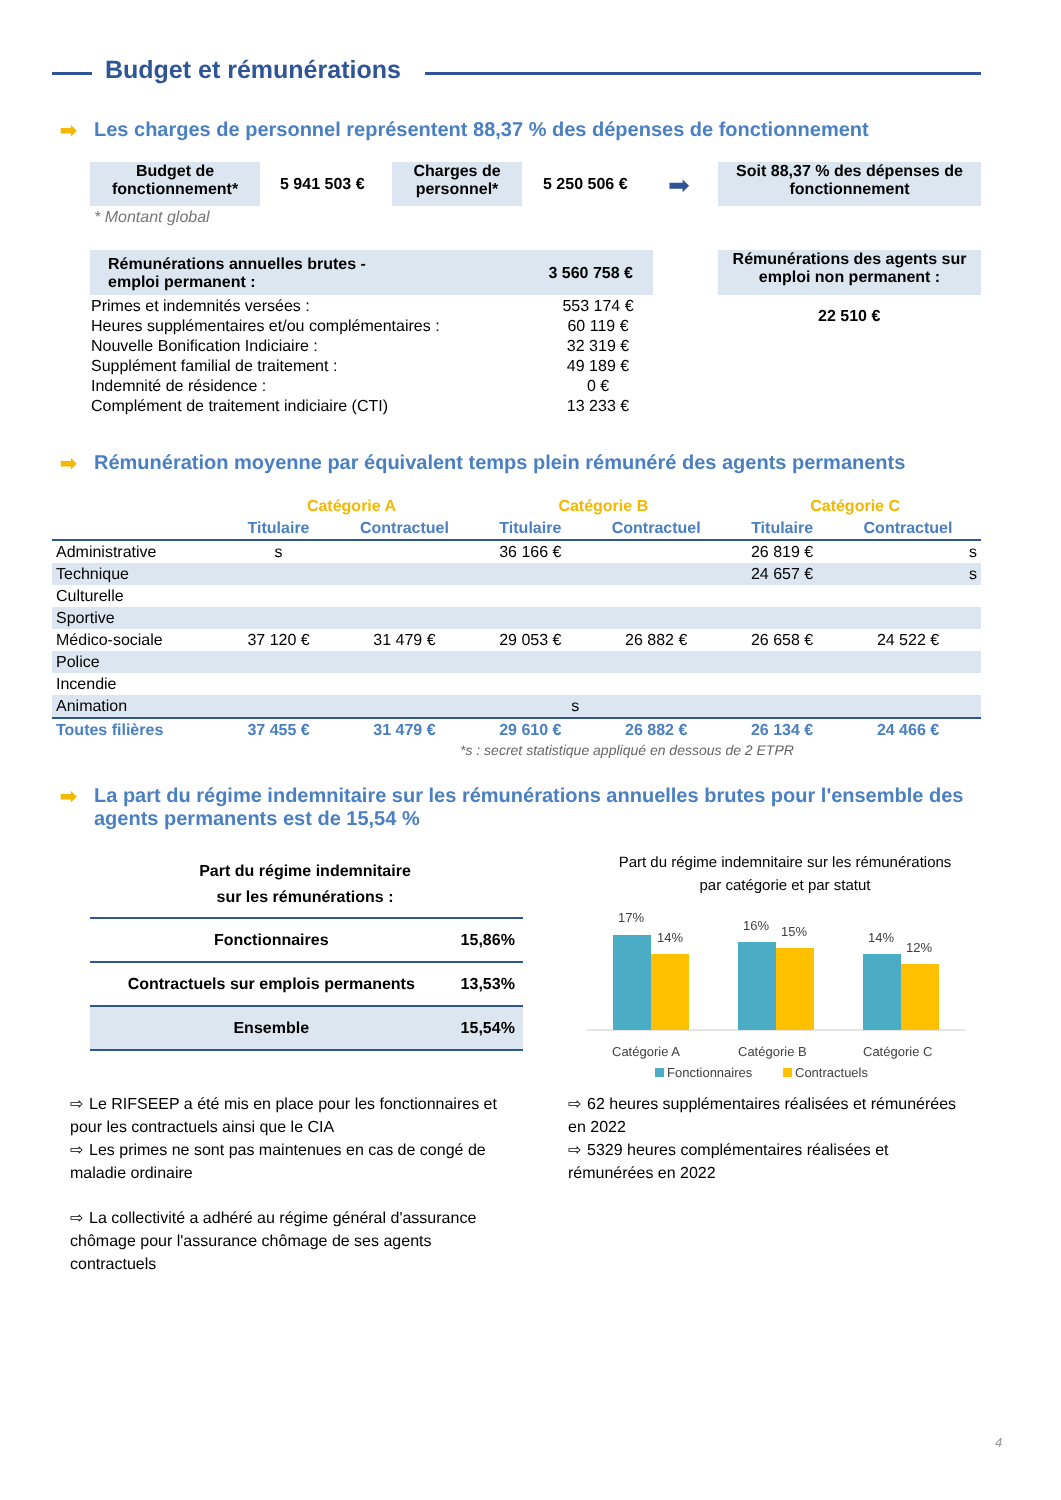Budget et rémunérations
➡ Les charges de personnel représentent 88,37 % des dépenses de fonctionnement
Budget de fonctionnement*
5 941 503 €
Charges de personnel*
5 250 506 € ➡
Soit 88,37 % des dépenses de fonctionnement
* Montant global
Rémunérations annuelles brutes -
emploi permanent : 3 560 758 €
| Primes et indemnités versées : | 553 174 € |
| Heures supplémentaires et/ou complémentaires : | 60 119 € |
| Nouvelle Bonification Indiciaire : | 32 319 € |
| Supplément familial de traitement : | 49 189 € |
| Indemnité de résidence : | 0 € |
| Complément de traitement indiciaire (CTI) | 13 233 € |
Rémunérations des agents sur emploi non permanent :
22 510 €
➡ Rémunération moyenne par équivalent temps plein rémunéré des agents permanents
| | Catégorie A | | Catégorie B | | Catégorie C | |
| --- | --- | --- | --- | --- | --- | --- |
| | Titulaire | Contractuel | Titulaire | Contractuel | Titulaire | Contractuel |
| Administrative | s | | 36 166 € | | 26 819 € | s |
| Technique | | | | | 24 657 € | s |
| Culturelle | | | | | | |
| Sportive | | | | | | |
| Médico-sociale | 37 120 € | 31 479 € | 29 053 € | 26 882 € | 26 658 € | 24 522 € |
| Police | | | | | | |
| Incendie | | | | | | |
| Animation | | | s | | | |
| Toutes filières | 37 455 € | 31 479 € | 29 610 € | 26 882 € | 26 134 € | 24 466 € |
*s : secret statistique appliqué en dessous de 2 ETPR
➡ La part du régime indemnitaire sur les rémunérations annuelles brutes pour l'ensemble des agents permanents est de 15,54 %
Part du régime indemnitaire
sur les rémunérations :
| Fonctionnaires | 15,86% |
| Contractuels sur emplois permanents | 13,53% |
| Ensemble | 15,54% |
Part du régime indemnitaire sur les rémunérations
par catégorie et par statut
17%
14%
16%
15%
14%
12%
Catégorie A
Catégorie B
Catégorie C
Fonctionnaires
Contractuels
⇨ Le RIFSEEP a été mis en place pour les fonctionnaires et pour les contractuels ainsi que le CIA
⇨ Les primes ne sont pas maintenues en cas de congé de maladie ordinaire
⇨ La collectivité a adhéré au régime général d'assurance chômage pour l'assurance chômage de ses agents contractuels
⇨ 62 heures supplémentaires réalisées et rémunérées en 2022
⇨ 5329 heures complémentaires réalisées et rémunérées en 2022
4